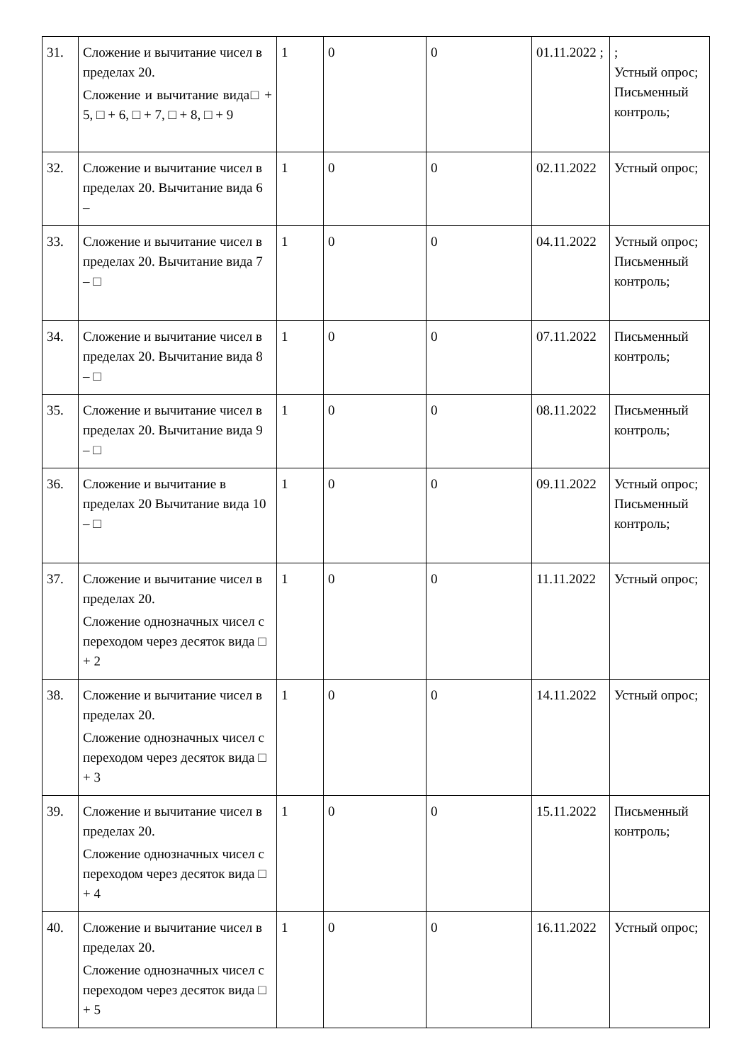| 31. | Сложение и вычитание чисел в пределах 20. Сложение и вычитание вида□ + 5, □ + 6, □ + 7, □ + 8, □ + 9 | 1 | 0 | 0 | 01.11.2022 ; | ; Устный опрос; Письменный контроль; |
| 32. | Сложение и вычитание чисел в пределах 20. Вычитание вида 6 – | 1 | 0 | 0 | 02.11.2022 | Устный опрос; |
| 33. | Сложение и вычитание чисел в пределах 20. Вычитание вида 7 – □ | 1 | 0 | 0 | 04.11.2022 | Устный опрос; Письменный контроль; |
| 34. | Сложение и вычитание чисел в пределах 20. Вычитание вида 8 – □ | 1 | 0 | 0 | 07.11.2022 | Письменный контроль; |
| 35. | Сложение и вычитание чисел в пределах 20. Вычитание вида 9 – □ | 1 | 0 | 0 | 08.11.2022 | Письменный контроль; |
| 36. | Сложение и вычитание в пределах 20 Вычитание вида 10 – □ | 1 | 0 | 0 | 09.11.2022 | Устный опрос; Письменный контроль; |
| 37. | Сложение и вычитание чисел в пределах 20. Сложение однозначных чисел с переходом через десяток вида □ + 2 | 1 | 0 | 0 | 11.11.2022 | Устный опрос; |
| 38. | Сложение и вычитание чисел в пределах 20. Сложение однозначных чисел с переходом через десяток вида □ + 3 | 1 | 0 | 0 | 14.11.2022 | Устный опрос; |
| 39. | Сложение и вычитание чисел в пределах 20. Сложение однозначных чисел с переходом через десяток вида □ + 4 | 1 | 0 | 0 | 15.11.2022 | Письменный контроль; |
| 40. | Сложение и вычитание чисел в пределах 20. Сложение однозначных чисел с переходом через десяток вида □ + 5 | 1 | 0 | 0 | 16.11.2022 | Устный опрос; |